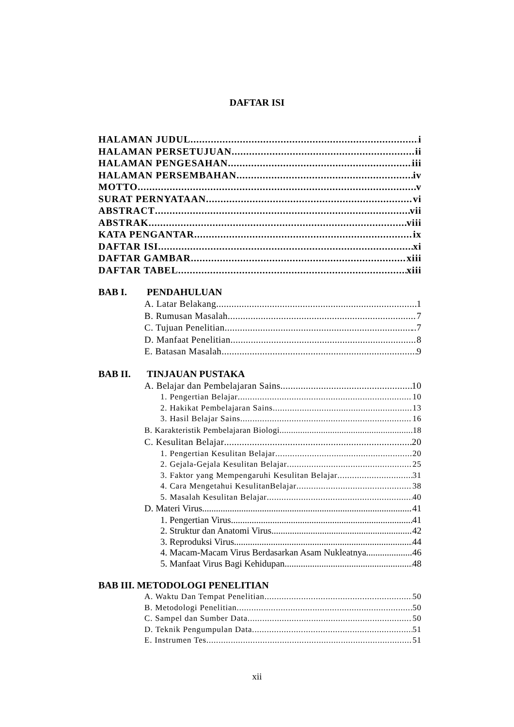DAFTAR ISI
HALAMAN JUDUL i
HALAMAN PERSETUJUAN ii
HALAMAN PENGESAHAN iii
HALAMAN PERSEMBAHAN iv
MOTTO v
SURAT PERNYATAAN vi
ABSTRACT vii
ABSTRAK viii
KATA PENGANTAR ix
DAFTAR ISI xi
DAFTAR GAMBAR xiii
DAFTAR TABEL xiii
BAB I. PENDAHULUAN
A. Latar Belakang 1
B. Rumusan Masalah 7
C. Tujuan Penelitian ..7
D. Manfaat Penelitian 8
E. Batasan Masalah 9
BAB II. TINJAUAN PUSTAKA
A. Belajar dan Pembelajaran Sains 10
1. Pengertian Belajar 10
2. Hakikat Pembelajaran Sains 13
3. Hasil Belajar Sains 16
B. Karakteristik Pembelajaran Biologi 18
C. Kesulitan Belajar 20
1. Pengertian Kesulitan Belajar 20
2. Gejala-Gejala Kesulitan Belajar 25
3. Faktor yang Mempengaruhi Kesulitan Belajar 31
4. Cara Mengetahui KesulitanBelajar 38
5. Masalah Kesulitan Belajar 40
D. Materi Virus 41
1. Pengertian Virus 41
2. Struktur dan Anatomi Virus 42
3. Reproduksi Virus 44
4. Macam-Macam Virus Berdasarkan Asam Nukleatnya 46
5. Manfaat Virus Bagi Kehidupan 48
BAB III. METODOLOGI PENELITIAN
A. Waktu Dan Tempat Penelitian 50
B. Metodologi Penelitian 50
C. Sampel dan Sumber Data 50
D. Teknik Pengumpulan Data 51
E. Instrumen Tes 51
xii